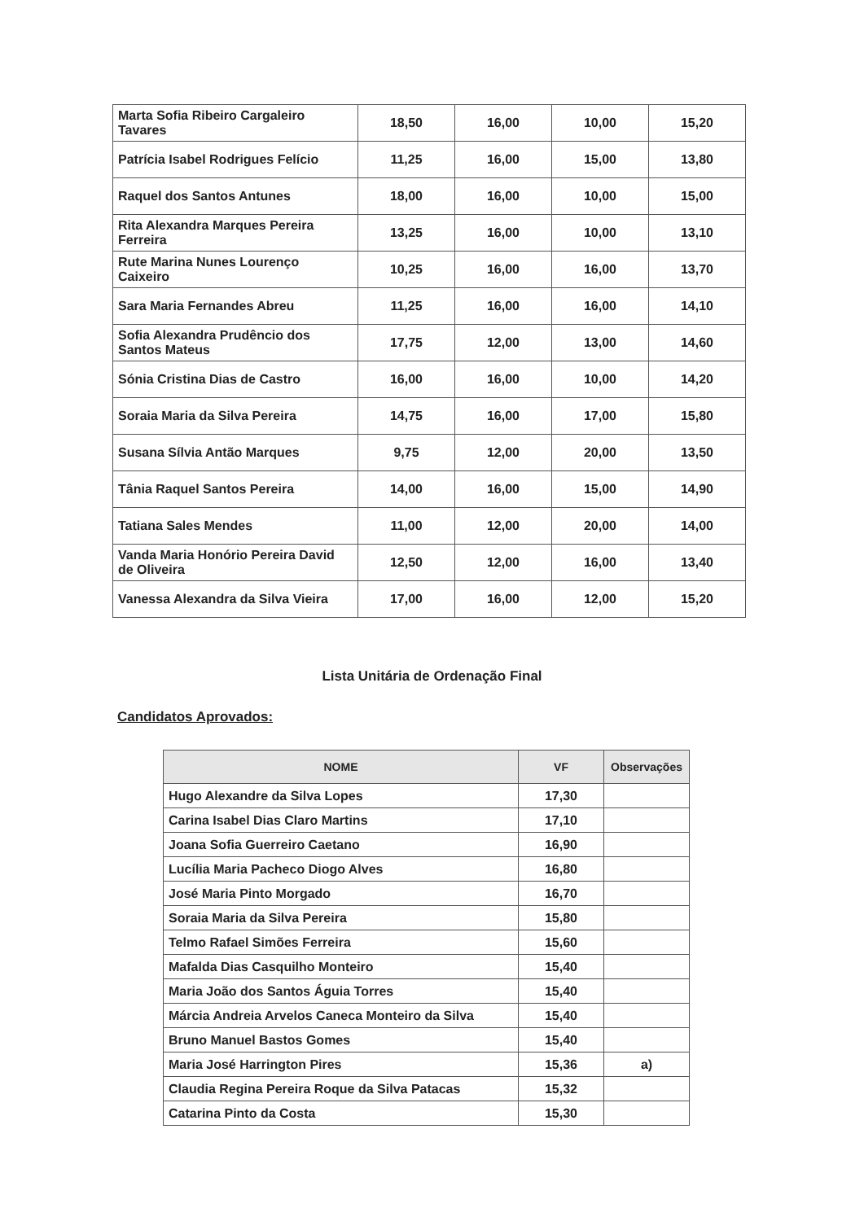| Marta Sofia Ribeiro Cargaleiro Tavares | 18,50 | 16,00 | 10,00 | 15,20 |
| Patrícia Isabel Rodrigues Felício | 11,25 | 16,00 | 15,00 | 13,80 |
| Raquel dos Santos Antunes | 18,00 | 16,00 | 10,00 | 15,00 |
| Rita Alexandra Marques Pereira Ferreira | 13,25 | 16,00 | 10,00 | 13,10 |
| Rute Marina Nunes Lourenço Caixeiro | 10,25 | 16,00 | 16,00 | 13,70 |
| Sara Maria Fernandes Abreu | 11,25 | 16,00 | 16,00 | 14,10 |
| Sofia Alexandra Prudêncio dos Santos Mateus | 17,75 | 12,00 | 13,00 | 14,60 |
| Sónia Cristina Dias de Castro | 16,00 | 16,00 | 10,00 | 14,20 |
| Soraia Maria da Silva Pereira | 14,75 | 16,00 | 17,00 | 15,80 |
| Susana Sílvia Antão Marques | 9,75 | 12,00 | 20,00 | 13,50 |
| Tânia Raquel Santos Pereira | 14,00 | 16,00 | 15,00 | 14,90 |
| Tatiana Sales Mendes | 11,00 | 12,00 | 20,00 | 14,00 |
| Vanda Maria Honório Pereira David de Oliveira | 12,50 | 12,00 | 16,00 | 13,40 |
| Vanessa Alexandra da Silva Vieira | 17,00 | 16,00 | 12,00 | 15,20 |
Lista Unitária de Ordenação Final
Candidatos Aprovados:
| NOME | VF | Observações |
| --- | --- | --- |
| Hugo Alexandre da Silva Lopes | 17,30 | |
| Carina Isabel Dias Claro Martins | 17,10 | |
| Joana Sofia Guerreiro Caetano | 16,90 | |
| Lucília Maria Pacheco Diogo Alves | 16,80 | |
| José Maria Pinto Morgado | 16,70 | |
| Soraia Maria da Silva Pereira | 15,80 | |
| Telmo Rafael Simões Ferreira | 15,60 | |
| Mafalda Dias Casquilho Monteiro | 15,40 | |
| Maria João dos Santos Águia Torres | 15,40 | |
| Márcia Andreia Arvelos Caneca Monteiro da Silva | 15,40 | |
| Bruno Manuel Bastos Gomes | 15,40 | |
| Maria José Harrington Pires | 15,36 | a) |
| Claudia Regina Pereira Roque da Silva Patacas | 15,32 | |
| Catarina Pinto da Costa | 15,30 | |